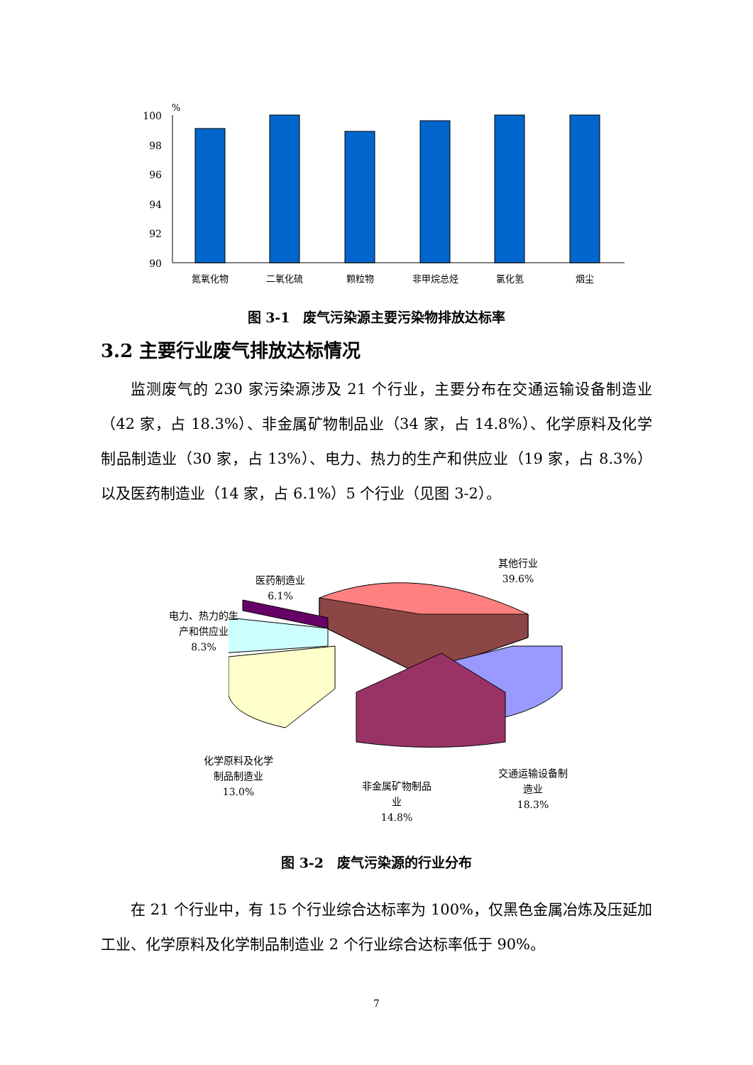%
100
98
96
94
92
90
氮氧化物
二氧化硫
颗粒物
非甲烷总烃
氯化氢
烟尘
图 3-1　废气污染源主要污染物排放达标率
3.2 主要行业废气排放达标情况
监测废气的 230 家污染源涉及 21 个行业，主要分布在交通运输设备制造业（42 家，占 18.3%）、非金属矿物制品业（34 家，占 14.8%）、化学原料及化学制品制造业（30 家，占 13%）、电力、热力的生产和供应业（19 家，占 8.3%）以及医药制造业（14 家，占 6.1%）5 个行业（见图 3-2）。
其他行业
39.6%
医药制造业
6.1%
电力、热力的生
产和供应业
8.3%
化学原料及化学
制品制造业
13.0%
非金属矿物制品
业
14.8%
交通运输设备制
造业
18.3%
图 3-2　废气污染源的行业分布
在 21 个行业中，有 15 个行业综合达标率为 100%，仅黑色金属冶炼及压延加工业、化学原料及化学制品制造业 2 个行业综合达标率低于 90%。
7